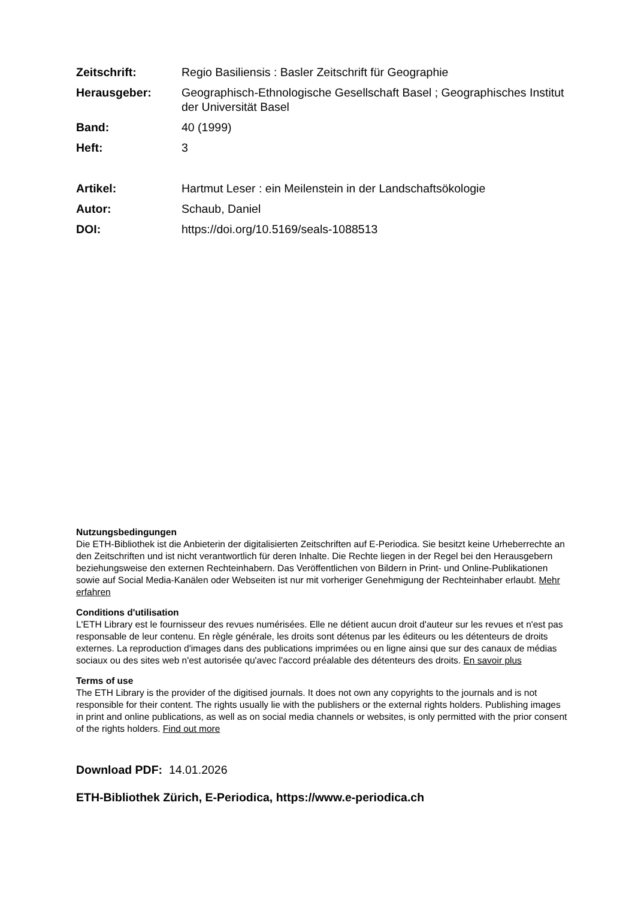| Zeitschrift: | Regio Basiliensis : Basler Zeitschrift für Geographie |
| Herausgeber: | Geographisch-Ethnologische Gesellschaft Basel ; Geographisches Institut der Universität Basel |
| Band: | 40 (1999) |
| Heft: | 3 |
| Artikel: | Hartmut Leser : ein Meilenstein in der Landschaftsökologie |
| Autor: | Schaub, Daniel |
| DOI: | https://doi.org/10.5169/seals-1088513 |
Nutzungsbedingungen
Die ETH-Bibliothek ist die Anbieterin der digitalisierten Zeitschriften auf E-Periodica. Sie besitzt keine Urheberrechte an den Zeitschriften und ist nicht verantwortlich für deren Inhalte. Die Rechte liegen in der Regel bei den Herausgebern beziehungsweise den externen Rechteinhabern. Das Veröffentlichen von Bildern in Print- und Online-Publikationen sowie auf Social Media-Kanälen oder Webseiten ist nur mit vorheriger Genehmigung der Rechteinhaber erlaubt. Mehr erfahren
Conditions d'utilisation
L'ETH Library est le fournisseur des revues numérisées. Elle ne détient aucun droit d'auteur sur les revues et n'est pas responsable de leur contenu. En règle générale, les droits sont détenus par les éditeurs ou les détenteurs de droits externes. La reproduction d'images dans des publications imprimées ou en ligne ainsi que sur des canaux de médias sociaux ou des sites web n'est autorisée qu'avec l'accord préalable des détenteurs des droits. En savoir plus
Terms of use
The ETH Library is the provider of the digitised journals. It does not own any copyrights to the journals and is not responsible for their content. The rights usually lie with the publishers or the external rights holders. Publishing images in print and online publications, as well as on social media channels or websites, is only permitted with the prior consent of the rights holders. Find out more
Download PDF: 14.01.2026
ETH-Bibliothek Zürich, E-Periodica, https://www.e-periodica.ch